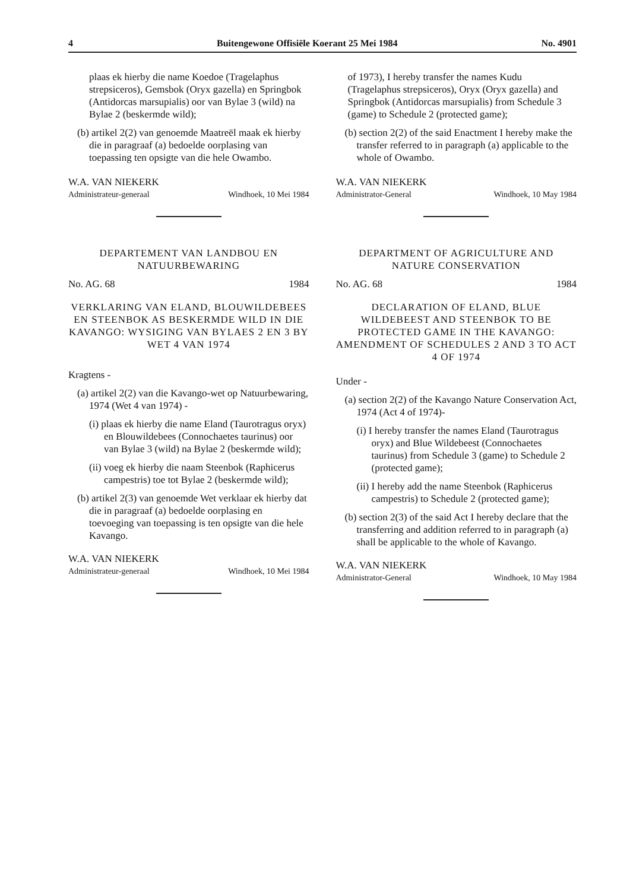4 Buitengewone Offisiële Koerant 25 Mei 1984 No. 4901
plaas ek hierby die name Koedoe (Tragelaphus strepsiceros), Gemsbok (Oryx gazella) en Springbok (Antidorcas marsupialis) oor van Bylae 3 (wild) na Bylae 2 (beskermde wild);
(b) artikel 2(2) van genoemde Maatreël maak ek hierby die in paragraaf (a) bedoelde oorplasing van toepassing ten opsigte van die hele Owambo.
W.A. VAN NIEKERK
Administrateur-generaal Windhoek, 10 Mei 1984
DEPARTEMENT VAN LANDBOU EN NATUURBEWARING
No. AG. 68 1984
VERKLARING VAN ELAND, BLOUWILDEBEES EN STEENBOK AS BESKERMDE WILD IN DIE KAVANGO: WYSIGING VAN BYLAES 2 EN 3 BY WET 4 VAN 1974
Kragtens -
(a) artikel 2(2) van die Kavango-wet op Natuurbewaring, 1974 (Wet 4 van 1974) -
(i) plaas ek hierby die name Eland (Taurotragus oryx) en Blouwildebees (Connochaetes taurinus) oor van Bylae 3 (wild) na Bylae 2 (beskermde wild);
(ii) voeg ek hierby die naam Steenbok (Raphicerus campestris) toe tot Bylae 2 (beskermde wild);
(b) artikel 2(3) van genoemde Wet verklaar ek hierby dat die in paragraaf (a) bedoelde oorplasing en toevoeging van toepassing is ten opsigte van die hele Kavango.
W.A. VAN NIEKERK
Administrateur-generaal Windhoek, 10 Mei 1984
of 1973), I hereby transfer the names Kudu (Tragelaphus strepsiceros), Oryx (Oryx gazella) and Springbok (Antidorcas marsupialis) from Schedule 3 (game) to Schedule 2 (protected game);
(b) section 2(2) of the said Enactment I hereby make the transfer referred to in paragraph (a) applicable to the whole of Owambo.
W.A. VAN NIEKERK
Administrator-General Windhoek, 10 May 1984
DEPARTMENT OF AGRICULTURE AND NATURE CONSERVATION
No. AG. 68 1984
DECLARATION OF ELAND, BLUE WILDEBEEST AND STEENBOK TO BE PROTECTED GAME IN THE KAVANGO: AMENDMENT OF SCHEDULES 2 AND 3 TO ACT 4 OF 1974
Under -
(a) section 2(2) of the Kavango Nature Conservation Act, 1974 (Act 4 of 1974)-
(i) I hereby transfer the names Eland (Taurotragus oryx) and Blue Wildebeest (Connochaetes taurinus) from Schedule 3 (game) to Schedule 2 (protected game);
(ii) I hereby add the name Steenbok (Raphicerus campestris) to Schedule 2 (protected game);
(b) section 2(3) of the said Act I hereby declare that the transferring and addition referred to in paragraph (a) shall be applicable to the whole of Kavango.
W.A. VAN NIEKERK
Administrator-General Windhoek, 10 May 1984